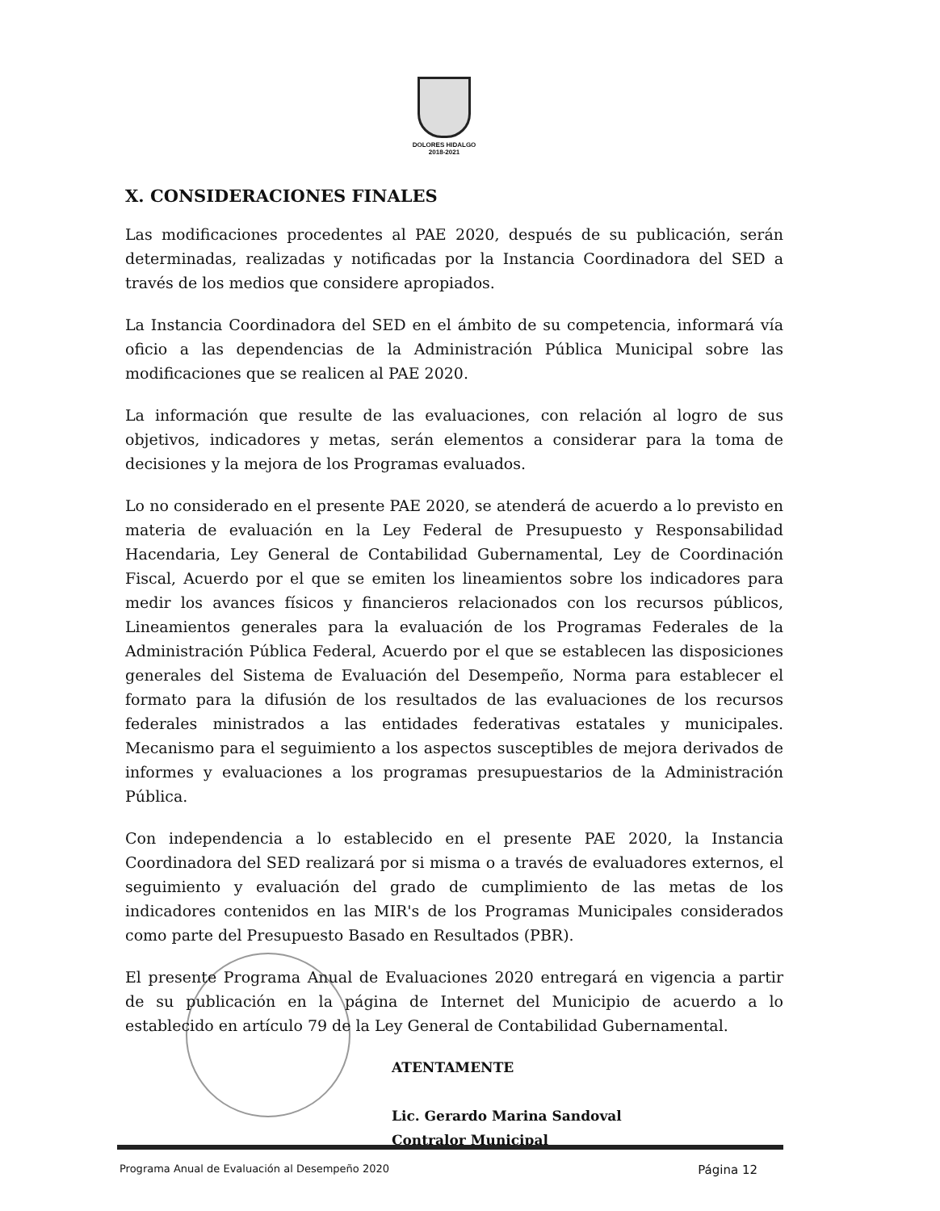DOLORES HIDALGO
2018-2021
X. CONSIDERACIONES FINALES
Las modificaciones procedentes al PAE 2020, después de su publicación, serán determinadas, realizadas y notificadas por la Instancia Coordinadora del SED a través de los medios que considere apropiados.
La Instancia Coordinadora del SED en el ámbito de su competencia, informará vía oficio a las dependencias de la Administración Pública Municipal sobre las modificaciones que se realicen al PAE 2020.
La información que resulte de las evaluaciones, con relación al logro de sus objetivos, indicadores y metas, serán elementos a considerar para la toma de decisiones y la mejora de los Programas evaluados.
Lo no considerado en el presente PAE 2020, se atenderá de acuerdo a lo previsto en materia de evaluación en la Ley Federal de Presupuesto y Responsabilidad Hacendaria, Ley General de Contabilidad Gubernamental, Ley de Coordinación Fiscal, Acuerdo por el que se emiten los lineamientos sobre los indicadores para medir los avances físicos y financieros relacionados con los recursos públicos, Lineamientos generales para la evaluación de los Programas Federales de la Administración Pública Federal, Acuerdo por el que se establecen las disposiciones generales del Sistema de Evaluación del Desempeño, Norma para establecer el formato para la difusión de los resultados de las evaluaciones de los recursos federales ministrados a las entidades federativas estatales y municipales. Mecanismo para el seguimiento a los aspectos susceptibles de mejora derivados de informes y evaluaciones a los programas presupuestarios de la Administración Pública.
Con independencia a lo establecido en el presente PAE 2020, la Instancia Coordinadora del SED realizará por si misma o a través de evaluadores externos, el seguimiento y evaluación del grado de cumplimiento de las metas de los indicadores contenidos en las MIR's de los Programas Municipales considerados como parte del Presupuesto Basado en Resultados (PBR).
El presente Programa Anual de Evaluaciones 2020 entregará en vigencia a partir de su publicación en la página de Internet del Municipio de acuerdo a lo establecido en artículo 79 de la Ley General de Contabilidad Gubernamental.
ATENTAMENTE
Lic. Gerardo Marina Sandoval
Contralor Municipal
Programa Anual de Evaluación al Desempeño 2020 Página 12